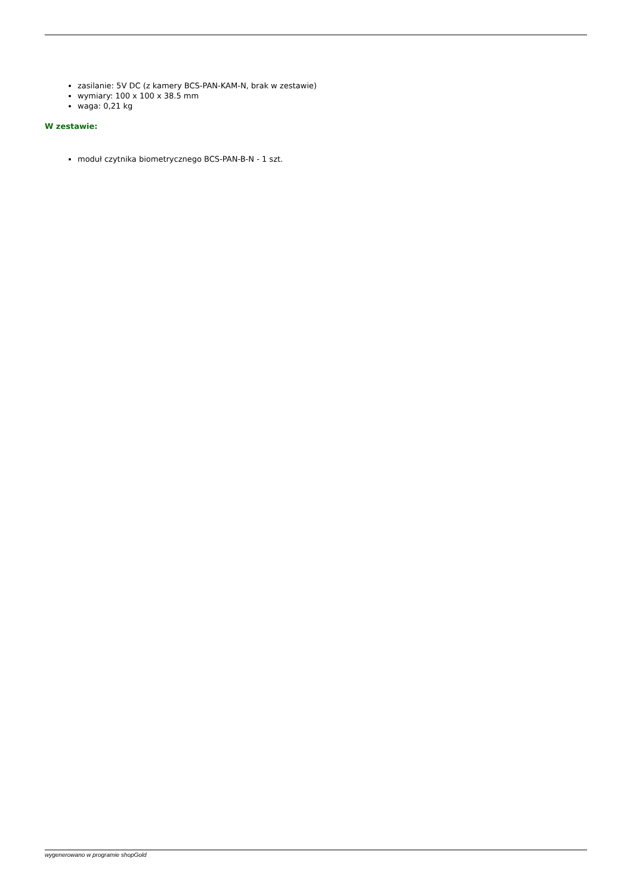zasilanie: 5V DC (z kamery BCS-PAN-KAM-N, brak w zestawie)
wymiary: 100 x 100 x 38.5 mm
waga: 0,21 kg
W zestawie:
moduł czytnika biometrycznego BCS-PAN-B-N - 1 szt.
wygenerowano w programie shopGold